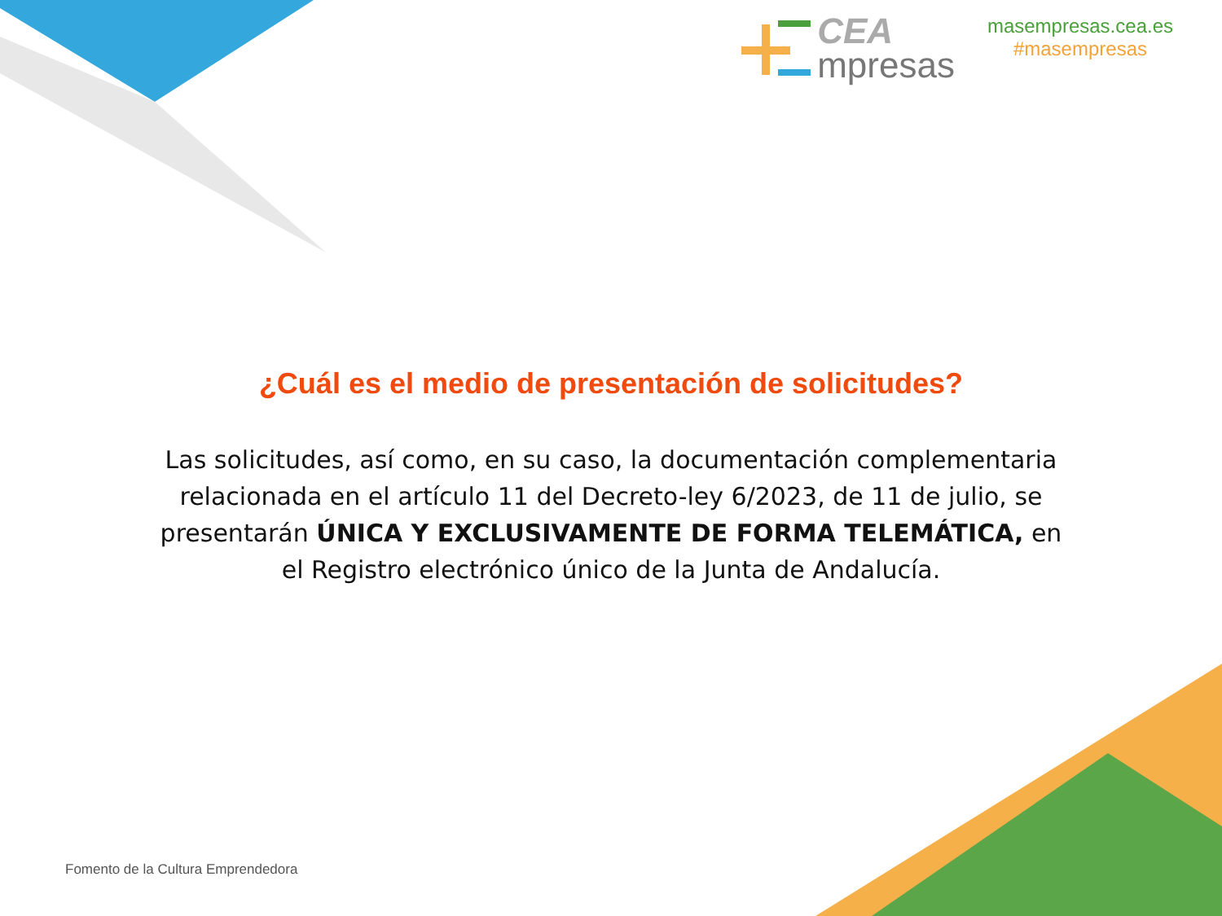CEA
mpresas
masempresas.cea.es
#masempresas
¿Cuál es el medio de presentación de solicitudes?
Las solicitudes, así como, en su caso, la documentación complementaria relacionada en el artículo 11 del Decreto-ley 6/2023, de 11 de julio, se presentarán ÚNICA Y EXCLUSIVAMENTE DE FORMA TELEMÁTICA, en el Registro electrónico único de la Junta de Andalucía.
Fomento de la Cultura Emprendedora